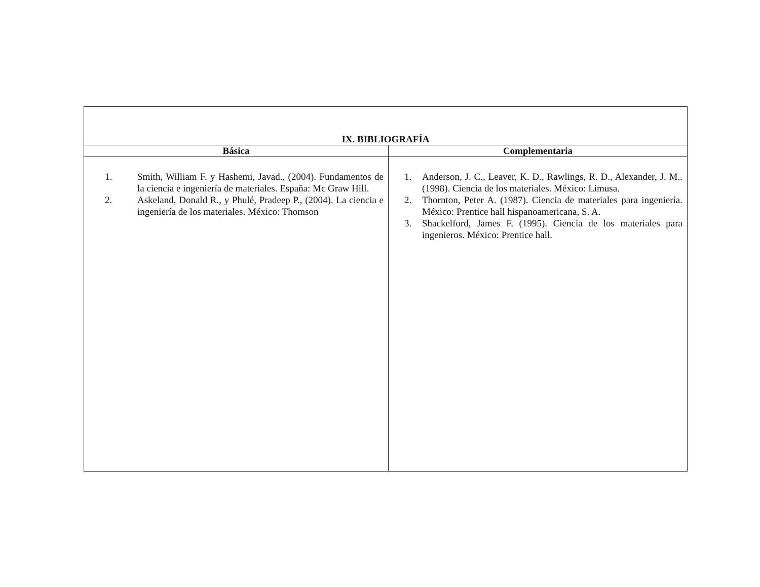| IX. BIBLIOGRAFÍA | |
| --- | --- |
| Básica | Complementaria |
| 1. Smith, William F. y Hashemi, Javad., (2004). Fundamentos de la ciencia e ingeniería de materiales. España: Mc Graw Hill. 2. Askeland, Donald R., y Phulé, Pradeep P., (2004). La ciencia e ingeniería de los materiales. México: Thomson | 1. Anderson, J. C., Leaver, K. D., Rawlings, R. D., Alexander, J. M.. (1998). Ciencia de los materiales. México: Limusa. 2. Thornton, Peter A. (1987). Ciencia de materiales para ingeniería. México: Prentice hall hispanoamericana, S. A. 3. Shackelford, James F. (1995). Ciencia de los materiales para ingenieros. México: Prentice hall. |